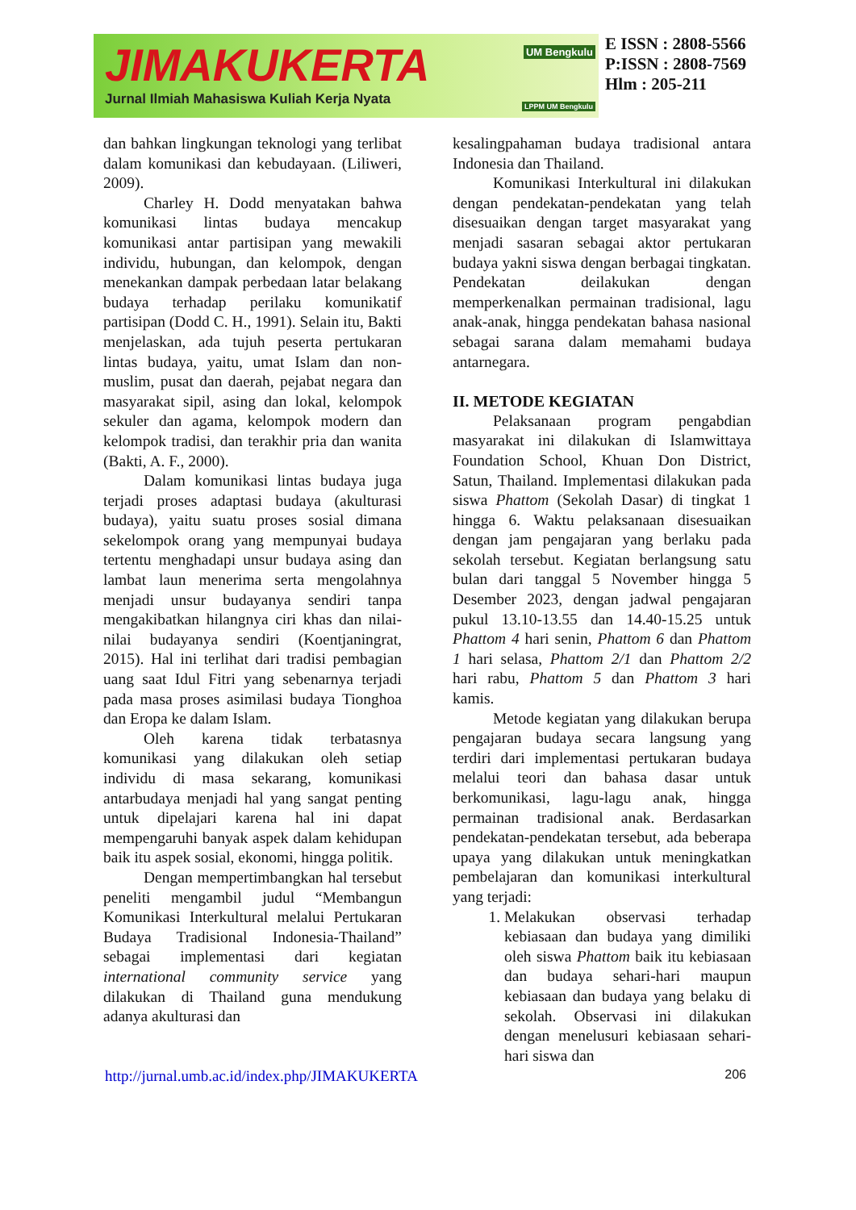JIMAKUKERTA
Jurnal Ilmiah Mahasiswa Kuliah Kerja Nyata
UM Bengkulu
LPPM UM Bengkulu
E ISSN : 2808-5566
P:ISSN : 2808-7569
Hlm : 205-211
dan bahkan lingkungan teknologi yang terlibat dalam komunikasi dan kebudayaan. (Liliweri, 2009).
Charley H. Dodd menyatakan bahwa komunikasi lintas budaya mencakup komunikasi antar partisipan yang mewakili individu, hubungan, dan kelompok, dengan menekankan dampak perbedaan latar belakang budaya terhadap perilaku komunikatif partisipan (Dodd C. H., 1991). Selain itu, Bakti menjelaskan, ada tujuh peserta pertukaran lintas budaya, yaitu, umat Islam dan non-muslim, pusat dan daerah, pejabat negara dan masyarakat sipil, asing dan lokal, kelompok sekuler dan agama, kelompok modern dan kelompok tradisi, dan terakhir pria dan wanita (Bakti, A. F., 2000).
Dalam komunikasi lintas budaya juga terjadi proses adaptasi budaya (akulturasi budaya), yaitu suatu proses sosial dimana sekelompok orang yang mempunyai budaya tertentu menghadapi unsur budaya asing dan lambat laun menerima serta mengolahnya menjadi unsur budayanya sendiri tanpa mengakibatkan hilangnya ciri khas dan nilai-nilai budayanya sendiri (Koentjaningrat, 2015). Hal ini terlihat dari tradisi pembagian uang saat Idul Fitri yang sebenarnya terjadi pada masa proses asimilasi budaya Tionghoa dan Eropa ke dalam Islam.
Oleh karena tidak terbatasnya komunikasi yang dilakukan oleh setiap individu di masa sekarang, komunikasi antarbudaya menjadi hal yang sangat penting untuk dipelajari karena hal ini dapat mempengaruhi banyak aspek dalam kehidupan baik itu aspek sosial, ekonomi, hingga politik.
Dengan mempertimbangkan hal tersebut peneliti mengambil judul “Membangun Komunikasi Interkultural melalui Pertukaran Budaya Tradisional Indonesia-Thailand” sebagai implementasi dari kegiatan international community service yang dilakukan di Thailand guna mendukung adanya akulturasi dan
kesalingpahaman budaya tradisional antara Indonesia dan Thailand.
Komunikasi Interkultural ini dilakukan dengan pendekatan-pendekatan yang telah disesuaikan dengan target masyarakat yang menjadi sasaran sebagai aktor pertukaran budaya yakni siswa dengan berbagai tingkatan. Pendekatan deilakukan dengan memperkenalkan permainan tradisional, lagu anak-anak, hingga pendekatan bahasa nasional sebagai sarana dalam memahami budaya antarnegara.
II. METODE KEGIATAN
Pelaksanaan program pengabdian masyarakat ini dilakukan di Islamwittaya Foundation School, Khuan Don District, Satun, Thailand. Implementasi dilakukan pada siswa Phattom (Sekolah Dasar) di tingkat 1 hingga 6. Waktu pelaksanaan disesuaikan dengan jam pengajaran yang berlaku pada sekolah tersebut. Kegiatan berlangsung satu bulan dari tanggal 5 November hingga 5 Desember 2023, dengan jadwal pengajaran pukul 13.10-13.55 dan 14.40-15.25 untuk Phattom 4 hari senin, Phattom 6 dan Phattom 1 hari selasa, Phattom 2/1 dan Phattom 2/2 hari rabu, Phattom 5 dan Phattom 3 hari kamis.
Metode kegiatan yang dilakukan berupa pengajaran budaya secara langsung yang terdiri dari implementasi pertukaran budaya melalui teori dan bahasa dasar untuk berkomunikasi, lagu-lagu anak, hingga permainan tradisional anak. Berdasarkan pendekatan-pendekatan tersebut, ada beberapa upaya yang dilakukan untuk meningkatkan pembelajaran dan komunikasi interkultural yang terjadi:
1. Melakukan observasi terhadap kebiasaan dan budaya yang dimiliki oleh siswa Phattom baik itu kebiasaan dan budaya sehari-hari maupun kebiasaan dan budaya yang belaku di sekolah. Observasi ini dilakukan dengan menelusuri kebiasaan sehari-hari siswa dan
http://jurnal.umb.ac.id/index.php/JIMAKUKERTA 206